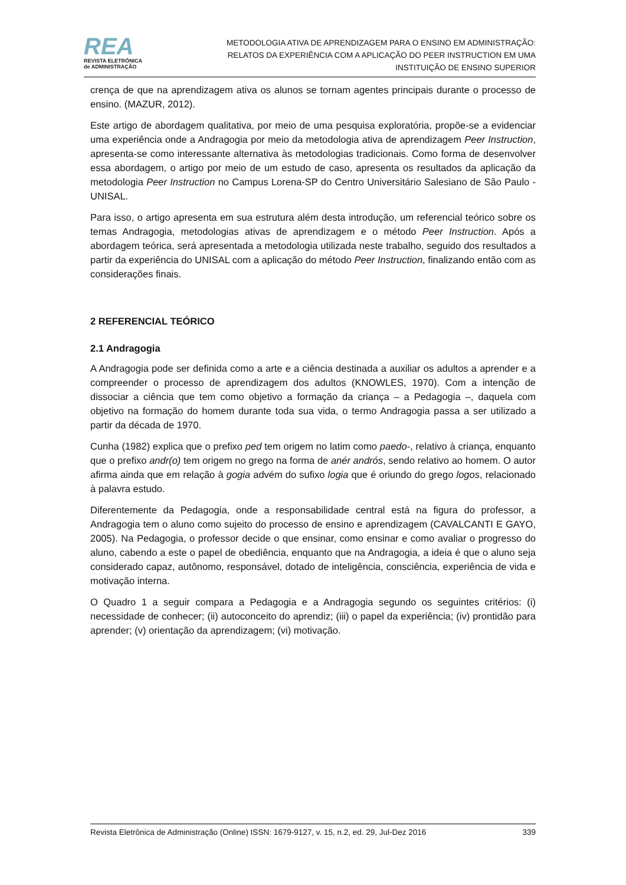REA
REVISTA ELETRÔNICA
de ADMINISTRAÇÃO
METODOLOGIA ATIVA DE APRENDIZAGEM PARA O ENSINO EM ADMINISTRAÇÃO:
RELATOS DA EXPERIÊNCIA COM A APLICAÇÃO DO PEER INSTRUCTION EM UMA
INSTITUIÇÃO DE ENSINO SUPERIOR
crença de que na aprendizagem ativa os alunos se tornam agentes principais durante o processo de ensino. (MAZUR, 2012).
Este artigo de abordagem qualitativa, por meio de uma pesquisa exploratória, propõe-se a evidenciar uma experiência onde a Andragogia por meio da metodologia ativa de aprendizagem Peer Instruction, apresenta-se como interessante alternativa às metodologias tradicionais. Como forma de desenvolver essa abordagem, o artigo por meio de um estudo de caso, apresenta os resultados da aplicação da metodologia Peer Instruction no Campus Lorena-SP do Centro Universitário Salesiano de São Paulo - UNISAL.
Para isso, o artigo apresenta em sua estrutura além desta introdução, um referencial teórico sobre os temas Andragogia, metodologias ativas de aprendizagem e o método Peer Instruction. Após a abordagem teórica, será apresentada a metodologia utilizada neste trabalho, seguido dos resultados a partir da experiência do UNISAL com a aplicação do método Peer Instruction, finalizando então com as considerações finais.
2 REFERENCIAL TEÓRICO
2.1 Andragogia
A Andragogia pode ser definida como a arte e a ciência destinada a auxiliar os adultos a aprender e a compreender o processo de aprendizagem dos adultos (KNOWLES, 1970). Com a intenção de dissociar a ciência que tem como objetivo a formação da criança – a Pedagogia –, daquela com objetivo na formação do homem durante toda sua vida, o termo Andragogia passa a ser utilizado a partir da década de 1970.
Cunha (1982) explica que o prefixo ped tem origem no latim como paedo-, relativo à criança, enquanto que o prefixo andr(o) tem origem no grego na forma de anér andrós, sendo relativo ao homem. O autor afirma ainda que em relação à gogia advém do sufixo logia que é oriundo do grego logos, relacionado à palavra estudo.
Diferentemente da Pedagogia, onde a responsabilidade central está na figura do professor, a Andragogia tem o aluno como sujeito do processo de ensino e aprendizagem (CAVALCANTI E GAYO, 2005). Na Pedagogia, o professor decide o que ensinar, como ensinar e como avaliar o progresso do aluno, cabendo a este o papel de obediência, enquanto que na Andragogia, a ideia é que o aluno seja considerado capaz, autônomo, responsável, dotado de inteligência, consciência, experiência de vida e motivação interna.
O Quadro 1 a seguir compara a Pedagogia e a Andragogia segundo os seguintes critérios: (i) necessidade de conhecer; (ii) autoconceito do aprendiz; (iii) o papel da experiência; (iv) prontidão para aprender; (v) orientação da aprendizagem; (vi) motivação.
Revista Eletrônica de Administração (Online) ISSN: 1679-9127, v. 15, n.2, ed. 29, Jul-Dez 2016 339